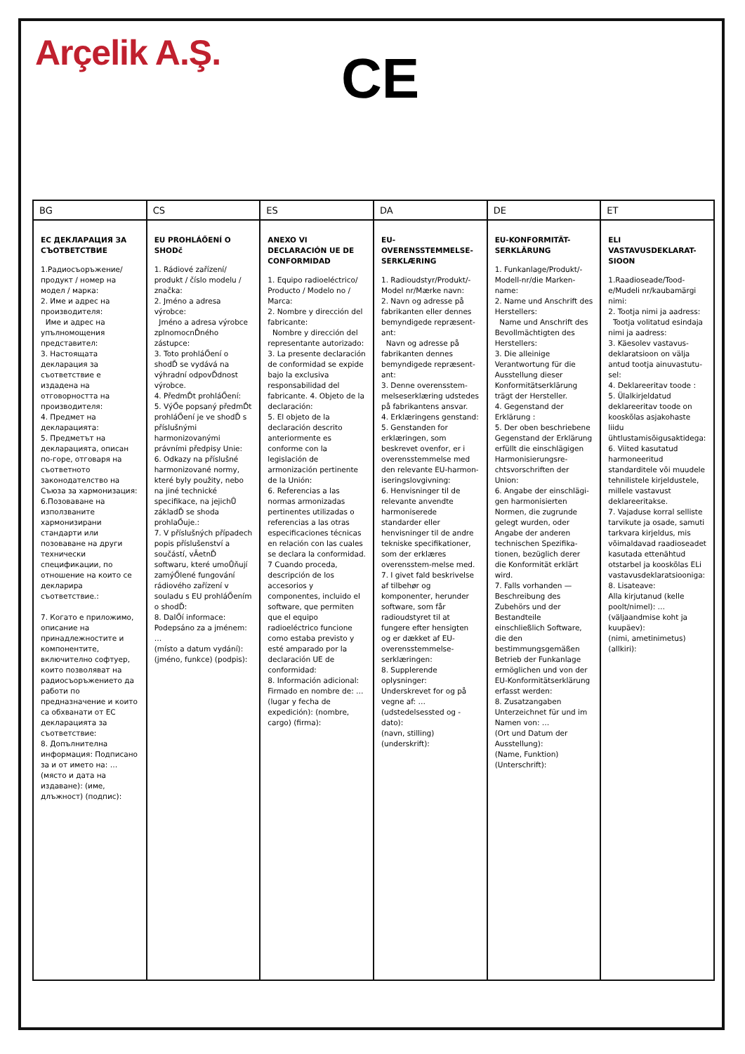Arçelik A.Ş.
CE
| BG | CS | ES | DA | DE | ET |
| --- | --- | --- | --- | --- | --- |
| ЕС ДЕКЛАРАЦИЯ ЗА СЪОТВЕТСТВИЕ 1.Радиосъоръжение/ продукт / номер на модел / марка: 2. Име и адрес на производителя: Име и адрес на упълномощения представител: 3. Настоящата декларация за съответствие е издадена на отговорността на производителя: 4. Предмет на декларацията: 5. Предметът на декларацията, описан по-горе, отговаря на съответното законодателство на Съюза за хармонизация: 6.Позоваване на използваните хармонизирани стандарти или позоваване на други технически спецификации, по отношение на които се декларира съответствие.: 7. Когато е приложимо, описание на принадлежностите и компонентите, включително софтуер, които позволяват на радиосъоръжението да работи по предназначение и които са обхванати от ЕС декларацията за съответствие: 8. Допълнителна информация: Подписано за и от името на: … (място и дата на издаване): (име, длъжност) (подпис): | EU PROHLÁŐENÍ O SHODč 1. Rádiové zařízení/ produkt / číslo modelu / značka: 2. Jméno a adresa výrobce: Jméno a adresa výrobce zplnomocnĎného zástupce: 3. Toto prohláŐení o shodĎ se vydává na výhradní odpovĎdnost výrobce. 4. PředmĎt prohláŐení: 5. VýŐe popsaný předmĎt prohláŐení je ve shodĎ s příslušnými harmonizovanými právními předpisy Unie: 6. Odkazy na příslušné harmonizované normy, které byly použity, nebo na jiné technické specifikace, na jejichŮ základĎ se shoda prohlaŐuje.: 7. V příslušných případech popis příslušenství a součástí, vĀetnĎ softwaru, které umoŮňují zamýŐlené fungování rádiového zařízení v souladu s EU prohláŐením o shodĎ: 8. DalŐí informace: Podepsáno za a jménem: … (místo a datum vydání): (jméno, funkce) (podpis): | ANEXO VI DECLARACIÓN UE DE CONFORMIDAD 1. Equipo radioeléctrico/ Producto / Modelo no / Marca: 2. Nombre y dirección del fabricante: Nombre y dirección del representante autorizado: 3. La presente declaración de conformidad se expide bajo la exclusiva responsabilidad del fabricante. 4. Objeto de la declaración: 5. El objeto de la declaración descrito anteriormente es conforme con la legislación de armonización pertinente de la Unión: 6. Referencias a las normas armonizadas pertinentes utilizadas o referencias a las otras especificaciones técnicas en relación con las cuales se declara la conformidad. 7 Cuando proceda, descripción de los accesorios y componentes, incluido el software, que permiten que el equipo radioeléctrico funcione como estaba previsto y esté amparado por la declaración UE de conformidad: 8. Información adicional: Firmado en nombre de: … (lugar y fecha de expedición): (nombre, cargo) (firma): | EU-OVERENSSTEMMELSE-SERKLÆRING 1. Radioudstyr/Produkt/-Model nr/Mærke navn: 2. Navn og adresse på fabrikanten eller dennes bemyndigede repræsent-ant: Navn og adresse på fabrikanten dennes bemyndigede repræsent-ant: 3. Denne overensstem-melseserklæring udstedes på fabrikantens ansvar. 4. Erklæringens genstand: 5. Genstanden for erklæringen, som beskrevet ovenfor, er i overensstemmelse med den relevante EU-harmon-iseringslovgivning: 6. Henvisninger til de relevante anvendte harmoniserede standarder eller henvisninger til de andre tekniske specifikationer, som der erklæres overensstem-melse med. 7. I givet fald beskrivelse af tilbehør og komponenter, herunder software, som får radioudstyret til at fungere efter hensigten og er dækket af EU-overensstemmelse-serklæringen: 8. Supplerende oplysninger: Underskrevet for og på vegne af: … (udstedelsessted og -dato): (navn, stilling) (underskrift): | EU-KONFORMITÄT-SERKLÄRUNG 1. Funkanlage/Produkt/-Modell-nr/die Marken-name: 2. Name und Anschrift des Herstellers: Name und Anschrift des Bevollmächtigten des Herstellers: 3. Die alleinige Verantwortung für die Ausstellung dieser Konformitätserklärung trägt der Hersteller. 4. Gegenstand der Erklärung : 5. Der oben beschriebene Gegenstand der Erklärung erfüllt die einschlägigen Harmonisierungsre-chtsvorschriften der Union: 6. Angabe der einschlägi-gen harmonisierten Normen, die zugrunde gelegt wurden, oder Angabe der anderen technischen Spezifika-tionen, bezüglich derer die Konformität erklärt wird. 7. Falls vorhanden — Beschreibung des Zubehörs und der Bestandteile einschließlich Software, die den bestimmungsgemäßen Betrieb der Funkanlage ermöglichen und von der EU-Konformitätserklärung erfasst werden: 8. Zusatzangaben Unterzeichnet für und im Namen von: … (Ort und Datum der Ausstellung): (Name, Funktion) (Unterschrift): | ELI VASTAVUSDEKLARAT-SIOON 1.Raadioseade/Tood-e/Mudeli nr/kaubamärgi nimi: 2. Tootja nimi ja aadress: Tootja volitatud esindaja nimi ja aadress: 3. Käesolev vastavus-deklaratsioon on välja antud tootja ainuvastutu-sel: 4. Deklareeritav toode : 5. Ülalkirjeldatud deklareeritav toode on kooskõlas asjakohaste liidu ühtlustamisõigusaktidega: 6. Viited kasutatud harmoneeritud standarditele või muudele tehnilistele kirjeldustele, millele vastavust deklareeritakse. 7. Vajaduse korral selliste tarvikute ja osade, samuti tarkvara kirjeldus, mis võimaldavad raadioseadet kasutada ettenähtud otstarbel ja kooskõlas ELi vastavusdeklaratsiooniga: 8. Lisateave: Alla kirjutanud (kelle poolt/nimel): … (väljaandmise koht ja kuupäev): (nimi, ametinimetus) (allkiri): |